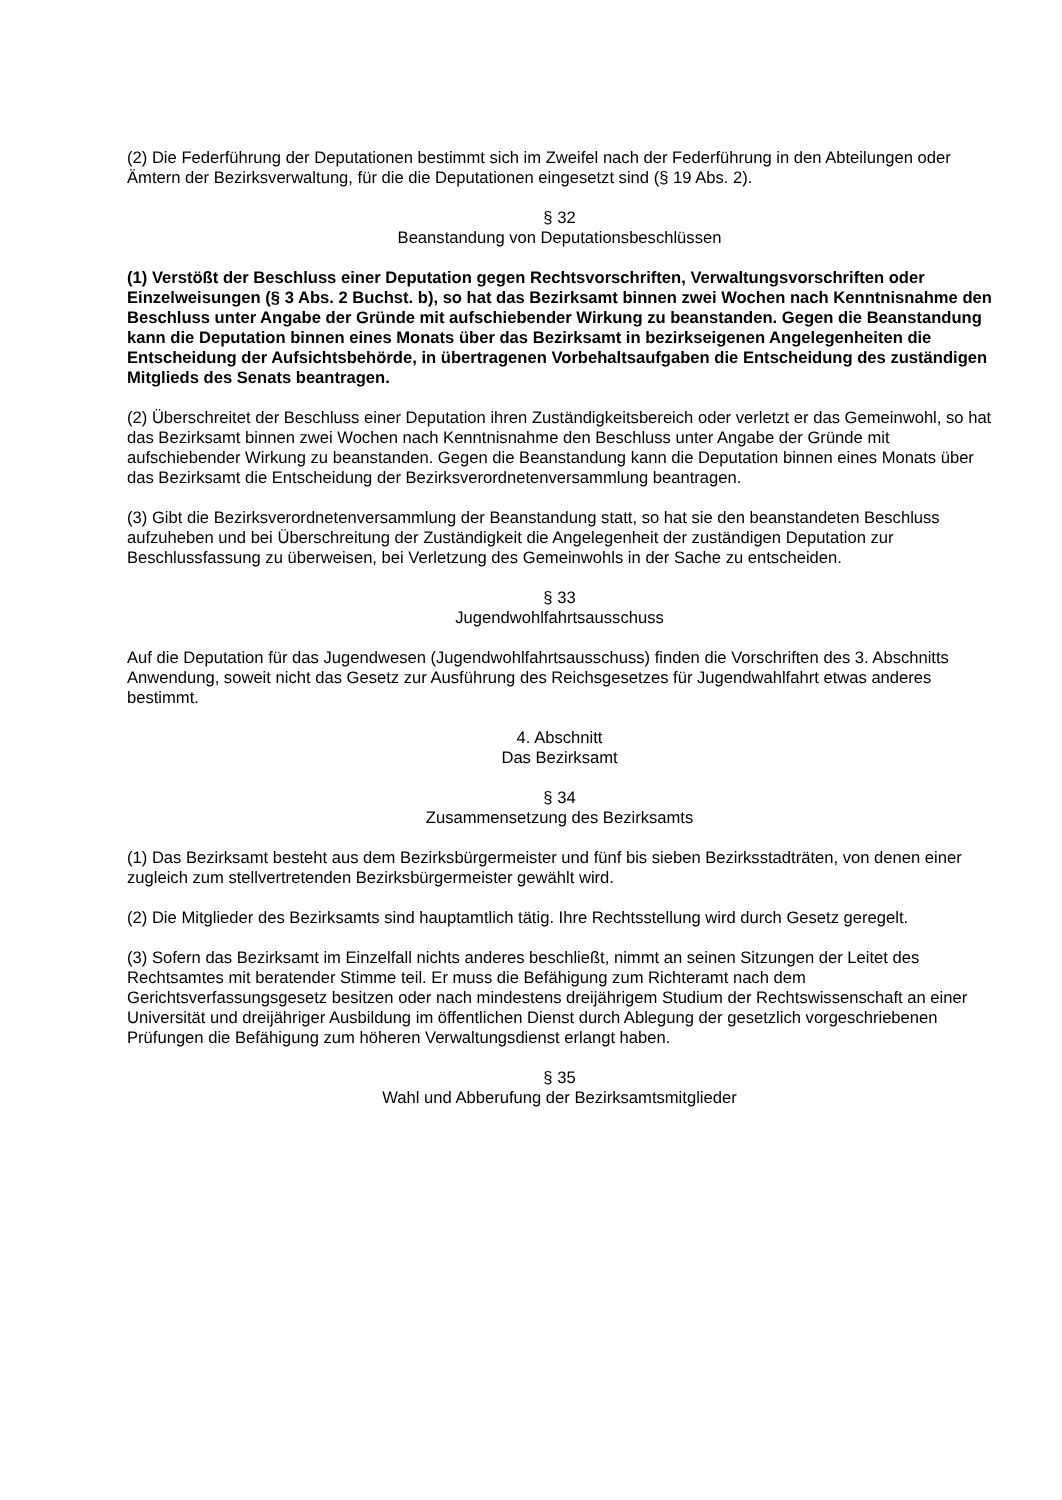(2) Die Federführung der Deputationen bestimmt sich im Zweifel nach der Federführung in den Abteilungen oder Ämtern der Bezirksverwaltung, für die die Deputationen eingesetzt sind (§ 19 Abs. 2).
§ 32
Beanstandung von Deputationsbeschlüssen
(1) Verstößt der Beschluss einer Deputation gegen Rechtsvorschriften, Verwaltungsvorschriften oder Einzelweisungen (§ 3 Abs. 2 Buchst. b), so hat das Bezirksamt binnen zwei Wochen nach Kenntnisnahme den Beschluss unter Angabe der Gründe mit aufschiebender Wirkung zu beanstanden. Gegen die Beanstandung kann die Deputation binnen eines Monats über das Bezirksamt in bezirkseigenen Angelegenheiten die Entscheidung der Aufsichtsbehörde, in übertragenen Vorbehaltsaufgaben die Entscheidung des zuständigen Mitglieds des Senats beantragen.
(2) Überschreitet der Beschluss einer Deputation ihren Zuständigkeitsbereich oder verletzt er das Gemeinwohl, so hat das Bezirksamt binnen zwei Wochen nach Kenntnisnahme den Beschluss unter Angabe der Gründe mit aufschiebender Wirkung zu beanstanden. Gegen die Beanstandung kann die Deputation binnen eines Monats über das Bezirksamt die Entscheidung der Bezirksverordnetenversammlung beantragen.
(3) Gibt die Bezirksverordnetenversammlung der Beanstandung statt, so hat sie den beanstandeten Beschluss aufzuheben und bei Überschreitung der Zuständigkeit die Angelegenheit der zuständigen Deputation zur Beschlussfassung zu überweisen, bei Verletzung des Gemeinwohls in der Sache zu entscheiden.
§ 33
Jugendwohlfahrtsausschuss
Auf die Deputation für das Jugendwesen (Jugendwohlfahrtsausschuss) finden die Vorschriften des 3. Abschnitts Anwendung, soweit nicht das Gesetz zur Ausführung des Reichsgesetzes für Jugendwahlfahrt etwas anderes bestimmt.
4. Abschnitt
Das Bezirksamt
§ 34
Zusammensetzung des Bezirksamts
(1) Das Bezirksamt besteht aus dem Bezirksbürgermeister und fünf bis sieben Bezirksstadträten, von denen einer zugleich zum stellvertretenden Bezirksbürgermeister gewählt wird.
(2) Die Mitglieder des Bezirksamts sind hauptamtlich tätig. Ihre Rechtsstellung wird durch Gesetz geregelt.
(3) Sofern das Bezirksamt im Einzelfall nichts anderes beschließt, nimmt an seinen Sitzungen der Leitet des Rechtsamtes mit beratender Stimme teil. Er muss die Befähigung zum Richteramt nach dem Gerichtsverfassungsgesetz besitzen oder nach mindestens dreijährigem Studium der Rechtswissenschaft an einer Universität und dreijähriger Ausbildung im öffentlichen Dienst durch Ablegung der gesetzlich vorgeschriebenen Prüfungen die Befähigung zum höheren Verwaltungsdienst erlangt haben.
§ 35
Wahl und Abberufung der Bezirksamtsmitglieder